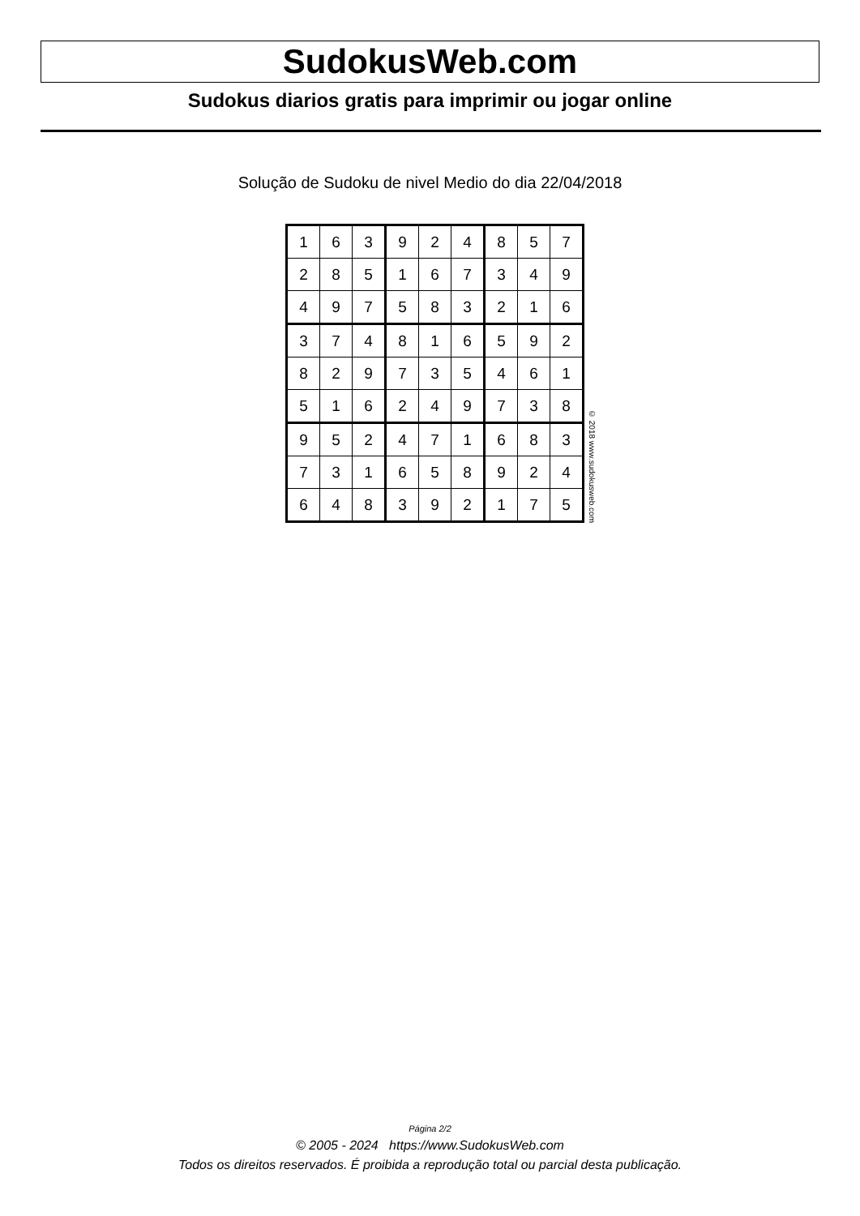SudokusWeb.com
Sudokus diarios gratis para imprimir ou jogar online
Solução de Sudoku de nivel Medio do dia 22/04/2018
| 1 | 6 | 3 | 9 | 2 | 4 | 8 | 5 | 7 |
| 2 | 8 | 5 | 1 | 6 | 7 | 3 | 4 | 9 |
| 4 | 9 | 7 | 5 | 8 | 3 | 2 | 1 | 6 |
| 3 | 7 | 4 | 8 | 1 | 6 | 5 | 9 | 2 |
| 8 | 2 | 9 | 7 | 3 | 5 | 4 | 6 | 1 |
| 5 | 1 | 6 | 2 | 4 | 9 | 7 | 3 | 8 |
| 9 | 5 | 2 | 4 | 7 | 1 | 6 | 8 | 3 |
| 7 | 3 | 1 | 6 | 5 | 8 | 9 | 2 | 4 |
| 6 | 4 | 8 | 3 | 9 | 2 | 1 | 7 | 5 |
© 2018 www.sudokusweb.com
Página 2/2
© 2005 - 2024 https://www.SudokusWeb.com
Todos os direitos reservados. É proibida a reprodução total ou parcial desta publicação.